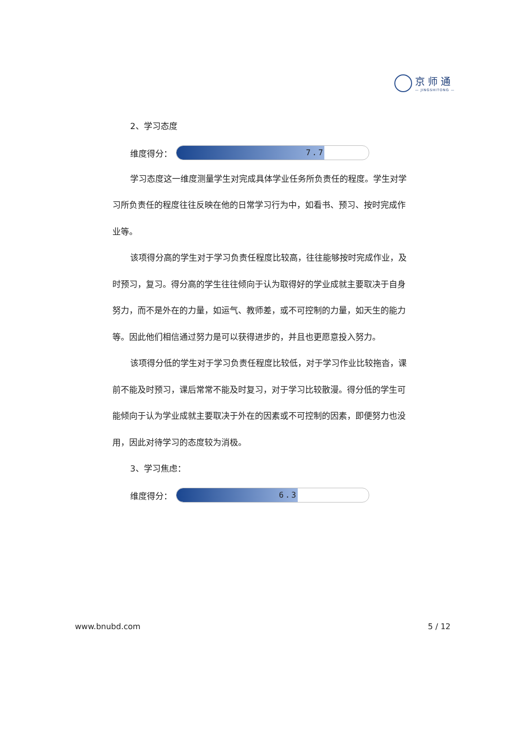京师通
— JINGSHITONG —
2、学习态度
维度得分：
7.7
学习态度这一维度测量学生对完成具体学业任务所负责任的程度。学生对学习所负责任的程度往往反映在他的日常学习行为中，如看书、预习、按时完成作业等。
该项得分高的学生对于学习负责任程度比较高，往往能够按时完成作业，及时预习，复习。得分高的学生往往倾向于认为取得好的学业成就主要取决于自身努力，而不是外在的力量，如运气、教师差，或不可控制的力量，如天生的能力等。因此他们相信通过努力是可以获得进步的，并且也更愿意投入努力。
该项得分低的学生对于学习负责任程度比较低，对于学习作业比较拖沓，课前不能及时预习，课后常常不能及时复习，对于学习比较散漫。得分低的学生可能倾向于认为学业成就主要取决于外在的因素或不可控制的因素，即便努力也没用，因此对待学习的态度较为消极。
3、学习焦虑：
维度得分：
6.3
www.bnubd.com 5 / 12